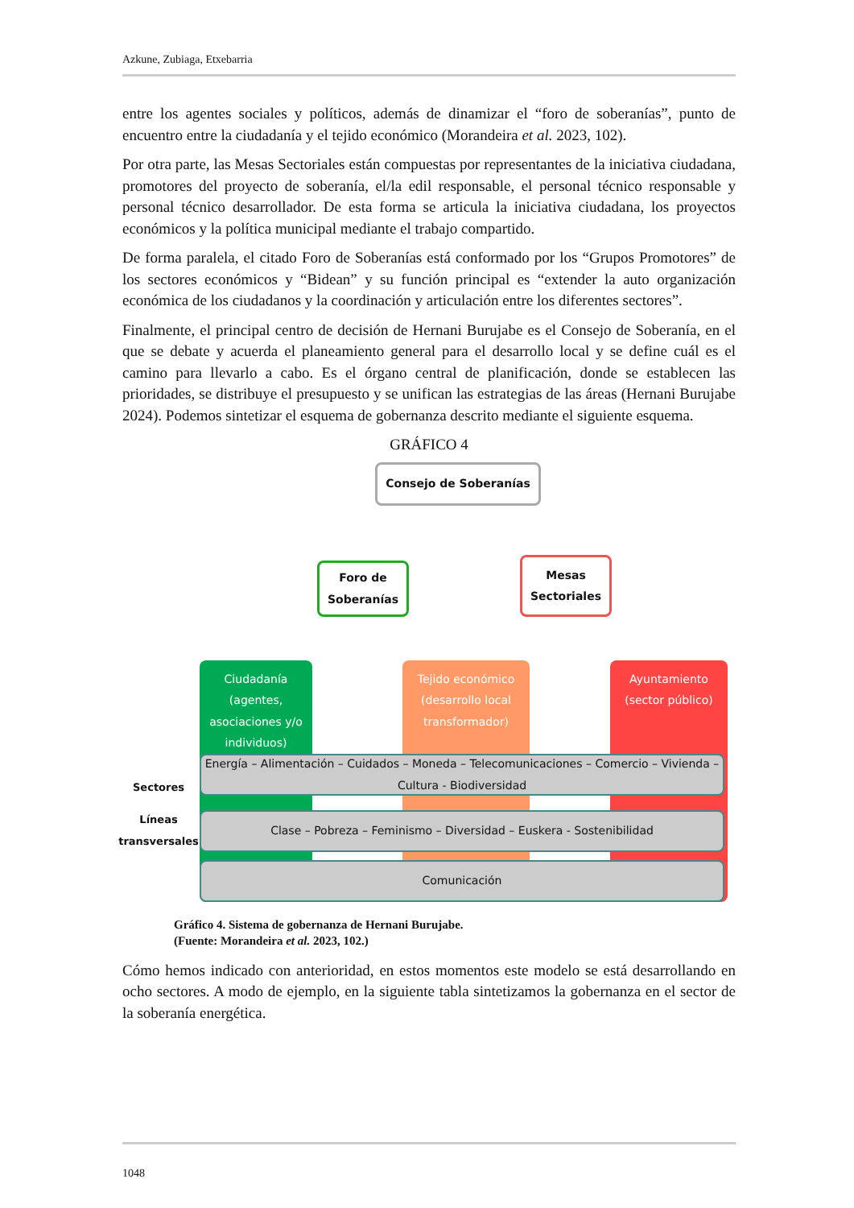Azkune, Zubiaga, Etxebarria
entre los agentes sociales y políticos, además de dinamizar el “foro de soberanías”, punto de encuentro entre la ciudadanía y el tejido económico (Morandeira et al. 2023, 102).
Por otra parte, las Mesas Sectoriales están compuestas por representantes de la iniciativa ciudadana, promotores del proyecto de soberanía, el/la edil responsable, el personal técnico responsable y personal técnico desarrollador. De esta forma se articula la iniciativa ciudadana, los proyectos económicos y la política municipal mediante el trabajo compartido.
De forma paralela, el citado Foro de Soberanías está conformado por los “Grupos Promotores” de los sectores económicos y “Bidean” y su función principal es “extender la auto organización económica de los ciudadanos y la coordinación y articulación entre los diferentes sectores”.
Finalmente, el principal centro de decisión de Hernani Burujabe es el Consejo de Soberanía, en el que se debate y acuerda el planeamiento general para el desarrollo local y se define cuál es el camino para llevarlo a cabo. Es el órgano central de planificación, donde se establecen las prioridades, se distribuye el presupuesto y se unifican las estrategias de las áreas (Hernani Burujabe 2024). Podemos sintetizar el esquema de gobernanza descrito mediante el siguiente esquema.
GRÁFICO 4
Consejo de Soberanías
Foro de Soberanías
Mesas Sectoriales
Ciudadanía (agentes, asociaciones y/o individuos)
Tejido económico (desarrollo local transformador)
Ayuntamiento (sector público)
Sectores
Energía – Alimentación – Cuidados – Moneda – Telecomunicaciones – Comercio – Vivienda – Cultura - Biodiversidad
Líneas transversales
Clase – Pobreza – Feminismo – Diversidad – Euskera - Sostenibilidad
Comunicación
Gráfico 4. Sistema de gobernanza de Hernani Burujabe.
(Fuente: Morandeira et al. 2023, 102.)
Cómo hemos indicado con anterioridad, en estos momentos este modelo se está desarrollando en ocho sectores. A modo de ejemplo, en la siguiente tabla sintetizamos la gobernanza en el sector de la soberanía energética.
1048